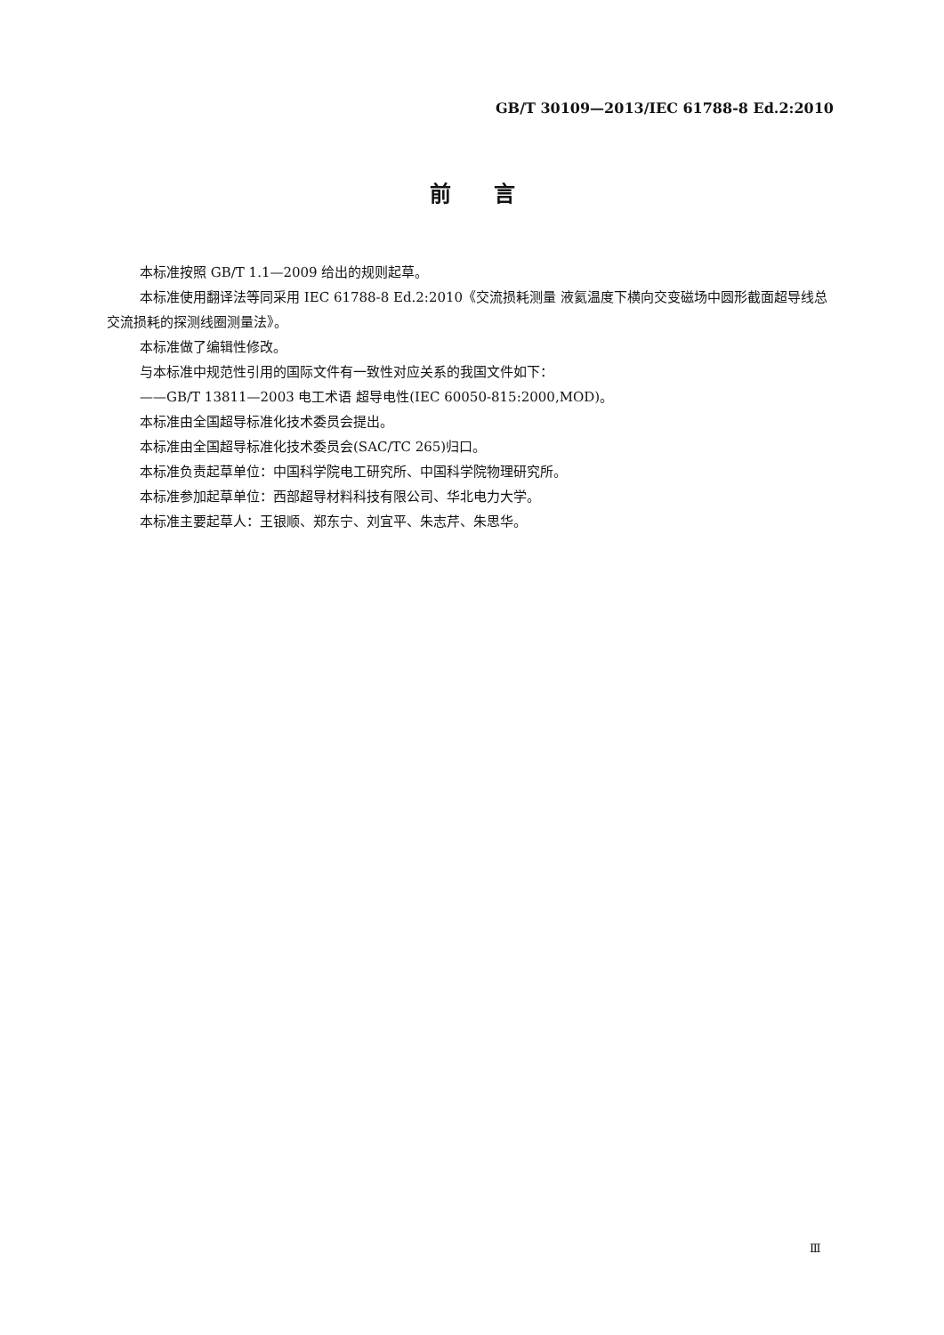GB/T 30109—2013/IEC 61788-8 Ed.2:2010
前　　言
本标准按照 GB/T 1.1—2009 给出的规则起草。
本标准使用翻译法等同采用 IEC 61788-8 Ed.2:2010《交流损耗测量 液氦温度下横向交变磁场中圆形截面超导线总交流损耗的探测线圈测量法》。
本标准做了编辑性修改。
与本标准中规范性引用的国际文件有一致性对应关系的我国文件如下：
——GB/T 13811—2003 电工术语 超导电性(IEC 60050-815:2000,MOD)。
本标准由全国超导标准化技术委员会提出。
本标准由全国超导标准化技术委员会(SAC/TC 265)归口。
本标准负责起草单位：中国科学院电工研究所、中国科学院物理研究所。
本标准参加起草单位：西部超导材料科技有限公司、华北电力大学。
本标准主要起草人：王银顺、郑东宁、刘宜平、朱志芹、朱思华。
Ⅲ